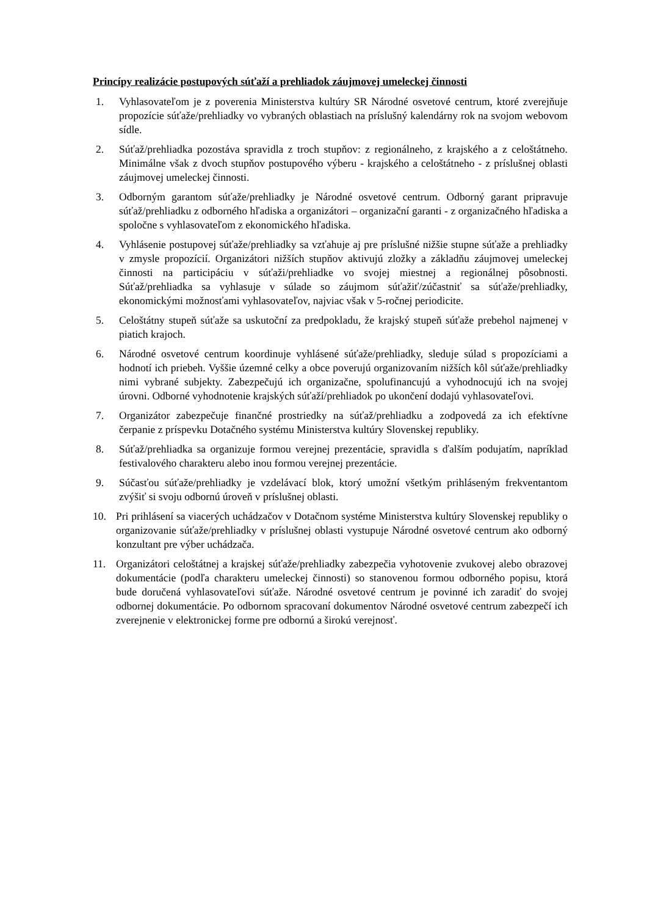Princípy realizácie postupových súťaží a prehliadok záujmovej umeleckej činnosti
1. Vyhlasovateľom je z poverenia Ministerstva kultúry SR Národné osvetové centrum, ktoré zverejňuje propozície súťaže/prehliadky vo vybraných oblastiach na príslušný kalendárny rok na svojom webovom sídle.
2. Súťaž/prehliadka pozostáva spravidla z troch stupňov: z regionálneho, z krajského a z celoštátneho. Minimálne však z dvoch stupňov postupového výberu - krajského a celoštátneho - z príslušnej oblasti záujmovej umeleckej činnosti.
3. Odborným garantom súťaže/prehliadky je Národné osvetové centrum. Odborný garant pripravuje súťaž/prehliadku z odborného hľadiska a organizátori – organizační garanti - z organizačného hľadiska a spoločne s vyhlasovateľom z ekonomického hľadiska.
4. Vyhlásenie postupovej súťaže/prehliadky sa vzťahuje aj pre príslušné nižšie stupne súťaže a prehliadky v zmysle propozícií. Organizátori nižších stupňov aktivujú zložky a základňu záujmovej umeleckej činnosti na participáciu v súťaži/prehliadke vo svojej miestnej a regionálnej pôsobnosti. Súťaž/prehliadka sa vyhlasuje v súlade so záujmom súťažiť/zúčastniť sa súťaže/prehliadky, ekonomickými možnosťami vyhlasovateľov, najviac však v 5-ročnej periodicite.
5. Celoštátny stupeň súťaže sa uskutoční za predpokladu, že krajský stupeň súťaže prebehol najmenej v piatich krajoch.
6. Národné osvetové centrum koordinuje vyhlásené súťaže/prehliadky, sleduje súlad s propozíciami a hodnotí ich priebeh. Vyššie územné celky a obce poverujú organizovaním nižších kôl súťaže/prehliadky nimi vybrané subjekty. Zabezpečujú ich organizačne, spolufinancujú a vyhodnocujú ich na svojej úrovni. Odborné vyhodnotenie krajských súťaží/prehliadok po ukončení dodajú vyhlasovateľovi.
7. Organizátor zabezpečuje finančné prostriedky na súťaž/prehliadku a zodpovedá za ich efektívne čerpanie z príspevku Dotačného systému Ministerstva kultúry Slovenskej republiky.
8. Súťaž/prehliadka sa organizuje formou verejnej prezentácie, spravidla s ďalším podujatím, napríklad festivalového charakteru alebo inou formou verejnej prezentácie.
9. Súčasťou súťaže/prehliadky je vzdelávací blok, ktorý umožní všetkým prihláseným frekventantom zvýšiť si svoju odbornú úroveň v príslušnej oblasti.
10. Pri prihlásení sa viacerých uchádzačov v Dotačnom systéme Ministerstva kultúry Slovenskej republiky o organizovanie súťaže/prehliadky v príslušnej oblasti vystupuje Národné osvetové centrum ako odborný konzultant pre výber uchádzača.
11. Organizátori celoštátnej a krajskej súťaže/prehliadky zabezpečia vyhotovenie zvukovej alebo obrazovej dokumentácie (podľa charakteru umeleckej činnosti) so stanovenou formou odborného popisu, ktorá bude doručená vyhlasovateľovi súťaže. Národné osvetové centrum je povinné ich zaradiť do svojej odbornej dokumentácie. Po odbornom spracovaní dokumentov Národné osvetové centrum zabezpečí ich zverejnenie v elektronickej forme pre odbornú a širokú verejnosť.